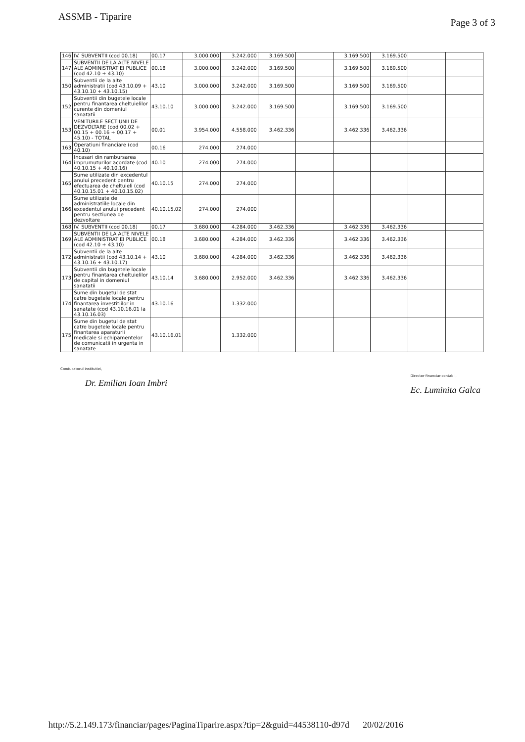ASSMB - Tiparire
Page 3 of 3
| 146 | IV. SUBVENTII (cod 00.18) | 00.17 | 3.000.000 | 3.242.000 | 3.169.500 | | 3.169.500 | 3.169.500 | | |
| 147 | SUBVENTII DE LA ALTE NIVELE ALE ADMINISTRATIEI PUBLICE (cod 42.10 + 43.10) | 00.18 | 3.000.000 | 3.242.000 | 3.169.500 | | 3.169.500 | 3.169.500 | | |
| 150 | Subventii de la alte administratii (cod 43.10.09 + 43.10.10 + 43.10.15) | 43.10 | 3.000.000 | 3.242.000 | 3.169.500 | | 3.169.500 | 3.169.500 | | |
| 152 | Subventii din bugetele locale pentru finantarea cheltuielilor curente din domeniul sanatatii | 43.10.10 | 3.000.000 | 3.242.000 | 3.169.500 | | 3.169.500 | 3.169.500 | | |
| 153 | VENITURILE SECTIUNII DE DEZVOLTARE (cod 00.02 + 00.15 + 00.16 + 00.17 + 45.10) - TOTAL | 00.01 | 3.954.000 | 4.558.000 | 3.462.336 | | 3.462.336 | 3.462.336 | | |
| 163 | Operatiuni financiare (cod 40.10) | 00.16 | 274.000 | 274.000 | | | | | | |
| 164 | Incasari din rambursarea imprumuturilor acordate (cod 40.10.15 + 40.10.16) | 40.10 | 274.000 | 274.000 | | | | | | |
| 165 | Sume utilizate din excedentul anului precedent pentru efectuarea de cheltuieli (cod 40.10.15.01 + 40.10.15.02) | 40.10.15 | 274.000 | 274.000 | | | | | | |
| 166 | Sume utilizate de administratiile locale din excedentul anului precedent pentru sectiunea de dezvoltare | 40.10.15.02 | 274.000 | 274.000 | | | | | | |
| 168 | IV. SUBVENTII (cod 00.18) | 00.17 | 3.680.000 | 4.284.000 | 3.462.336 | | 3.462.336 | 3.462.336 | | |
| 169 | SUBVENTII DE LA ALTE NIVELE ALE ADMINISTRATIEI PUBLICE (cod 42.10 + 43.10) | 00.18 | 3.680.000 | 4.284.000 | 3.462.336 | | 3.462.336 | 3.462.336 | | |
| 172 | Subventii de la alte administratii (cod 43.10.14 + 43.10.16 + 43.10.17) | 43.10 | 3.680.000 | 4.284.000 | 3.462.336 | | 3.462.336 | 3.462.336 | | |
| 173 | Subventii din bugetele locale pentru finantarea cheltuielilor de capital in domeniul sanatatii | 43.10.14 | 3.680.000 | 2.952.000 | 3.462.336 | | 3.462.336 | 3.462.336 | | |
| 174 | Sume din bugetul de stat catre bugetele locale pentru finantarea investitiilor in sanatate (cod 43.10.16.01 la 43.10.16.03) | 43.10.16 | | 1.332.000 | | | | | | |
| 175 | Sume din bugetul de stat catre bugetele locale pentru finantarea aparaturii medicale si echipamentelor de comunicatii in urgenta in sanatate | 43.10.16.01 | | 1.332.000 | | | | | | |
Conducatorul institutiei,
Dr. Emilian Ioan Imbri
Director financiar-contabil,
Ec. Luminita Galca
http://5.2.149.173/financiar/pages/PaginaTiparire.aspx?tip=2&guid=44538110-d97d 20/02/2016